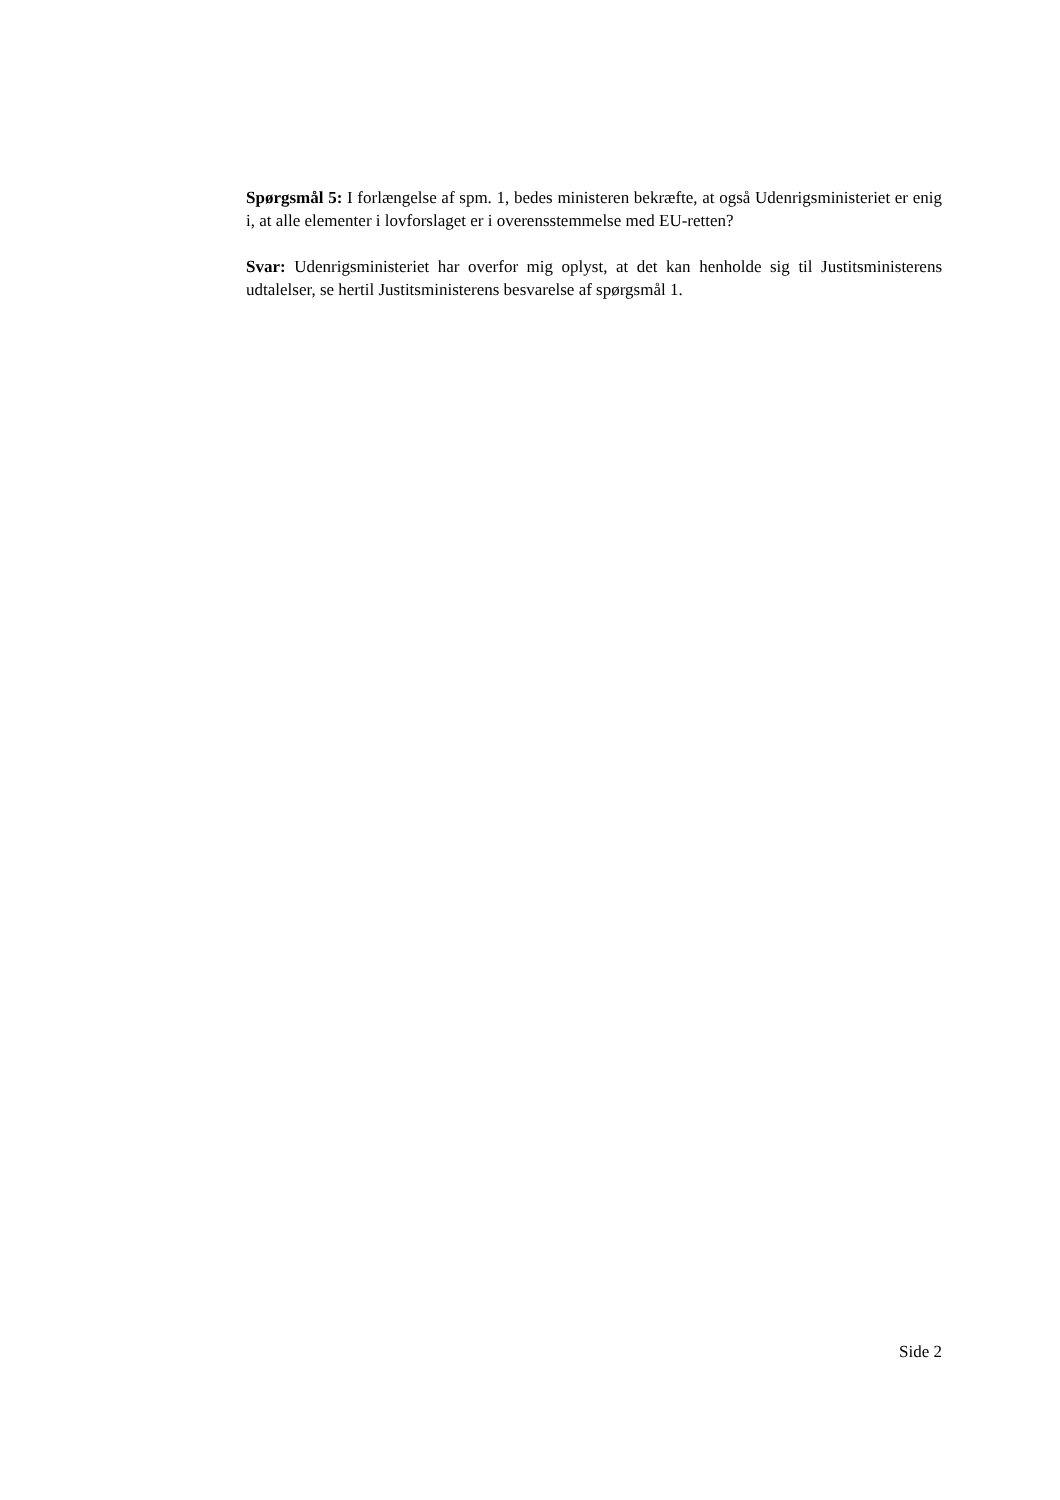Spørgsmål 5: I forlængelse af spm. 1, bedes ministeren bekræfte, at også Udenrigsministeriet er enig i, at alle elementer i lovforslaget er i overensstemmelse med EU-retten?
Svar: Udenrigsministeriet har overfor mig oplyst, at det kan henholde sig til Justitsministerens udtalelser, se hertil Justitsministerens besvarelse af spørgsmål 1.
Side 2